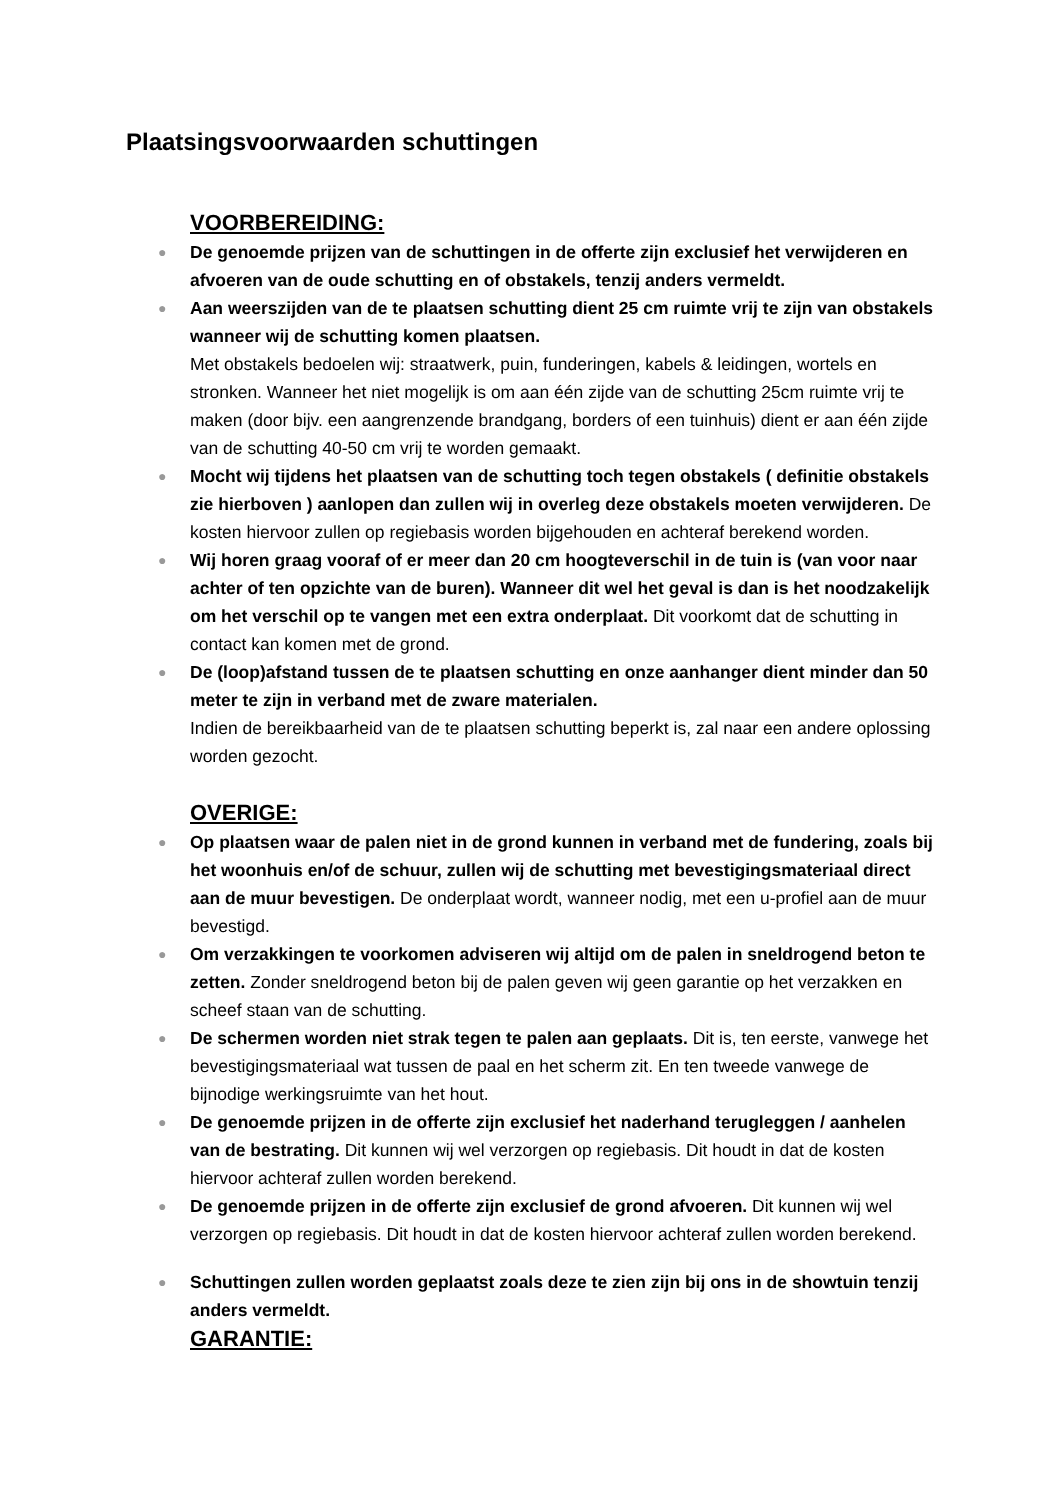Plaatsingsvoorwaarden schuttingen
VOORBEREIDING:
● De genoemde prijzen van de schuttingen in de offerte zijn exclusief het verwijderen en afvoeren van de oude schutting en of obstakels, tenzij anders vermeldt.
● Aan weerszijden van de te plaatsen schutting dient 25 cm ruimte vrij te zijn van obstakels wanneer wij de schutting komen plaatsen.
Met obstakels bedoelen wij: straatwerk, puin, funderingen, kabels & leidingen, wortels en stronken. Wanneer het niet mogelijk is om aan één zijde van de schutting 25cm ruimte vrij te maken (door bijv. een aangrenzende brandgang, borders of een tuinhuis) dient er aan één zijde van de schutting 40-50 cm vrij te worden gemaakt.
● Mocht wij tijdens het plaatsen van de schutting toch tegen obstakels ( definitie obstakels zie hierboven ) aanlopen dan zullen wij in overleg deze obstakels moeten verwijderen. De kosten hiervoor zullen op regiebasis worden bijgehouden en achteraf berekend worden.
● Wij horen graag vooraf of er meer dan 20 cm hoogteverschil in de tuin is (van voor naar achter of ten opzichte van de buren). Wanneer dit wel het geval is dan is het noodzakelijk om het verschil op te vangen met een extra onderplaat. Dit voorkomt dat de schutting in contact kan komen met de grond.
● De (loop)afstand tussen de te plaatsen schutting en onze aanhanger dient minder dan 50 meter te zijn in verband met de zware materialen.
Indien de bereikbaarheid van de te plaatsen schutting beperkt is, zal naar een andere oplossing worden gezocht.
OVERIGE:
● Op plaatsen waar de palen niet in de grond kunnen in verband met de fundering, zoals bij het woonhuis en/of de schuur, zullen wij de schutting met bevestigingsmateriaal direct aan de muur bevestigen. De onderplaat wordt, wanneer nodig, met een u-profiel aan de muur bevestigd.
● Om verzakkingen te voorkomen adviseren wij altijd om de palen in sneldrogend beton te zetten. Zonder sneldrogend beton bij de palen geven wij geen garantie op het verzakken en scheef staan van de schutting.
● De schermen worden niet strak tegen te palen aan geplaats. Dit is, ten eerste, vanwege het bevestigingsmateriaal wat tussen de paal en het scherm zit. En ten tweede vanwege de bijnodige werkingsruimte van het hout.
● De genoemde prijzen in de offerte zijn exclusief het naderhand terugleggen / aanhelen van de bestrating. Dit kunnen wij wel verzorgen op regiebasis. Dit houdt in dat de kosten hiervoor achteraf zullen worden berekend.
● De genoemde prijzen in de offerte zijn exclusief de grond afvoeren. Dit kunnen wij wel verzorgen op regiebasis. Dit houdt in dat de kosten hiervoor achteraf zullen worden berekend.
● Schuttingen zullen worden geplaatst zoals deze te zien zijn bij ons in de showtuin tenzij anders vermeldt.
GARANTIE: